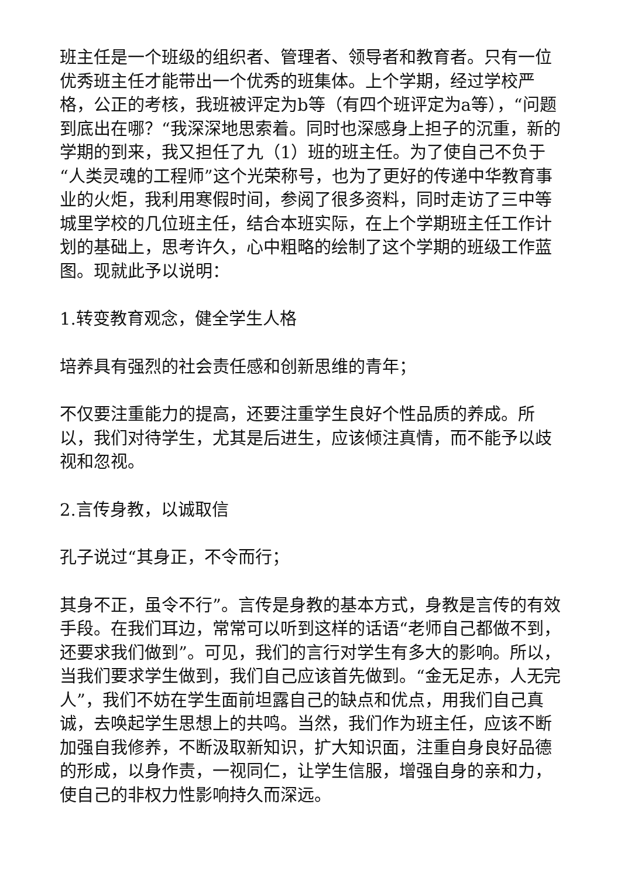班主任是一个班级的组织者、管理者、领导者和教育者。只有一位优秀班主任才能带出一个优秀的班集体。上个学期，经过学校严格，公正的考核，我班被评定为b等（有四个班评定为a等），“问题到底出在哪？“我深深地思索着。同时也深感身上担子的沉重，新的学期的到来，我又担任了九（1）班的班主任。为了使自己不负于“人类灵魂的工程师”这个光荣称号，也为了更好的传递中华教育事业的火炬，我利用寒假时间，参阅了很多资料，同时走访了三中等城里学校的几位班主任，结合本班实际，在上个学期班主任工作计划的基础上，思考许久，心中粗略的绘制了这个学期的班级工作蓝图。现就此予以说明：
1.转变教育观念，健全学生人格
培养具有强烈的社会责任感和创新思维的青年；
不仅要注重能力的提高，还要注重学生良好个性品质的养成。所以，我们对待学生，尤其是后进生，应该倾注真情，而不能予以歧视和忽视。
2.言传身教，以诚取信
孔子说过“其身正，不令而行；
其身不正，虽令不行”。言传是身教的基本方式，身教是言传的有效手段。在我们耳边，常常可以听到这样的话语“老师自己都做不到，还要求我们做到”。可见，我们的言行对学生有多大的影响。所以，当我们要求学生做到，我们自己应该首先做到。“金无足赤，人无完人”，我们不妨在学生面前坦露自己的缺点和优点，用我们自己真诚，去唤起学生思想上的共鸣。当然，我们作为班主任，应该不断加强自我修养，不断汲取新知识，扩大知识面，注重自身良好品德的形成，以身作责，一视同仁，让学生信服，增强自身的亲和力，使自己的非权力性影响持久而深远。